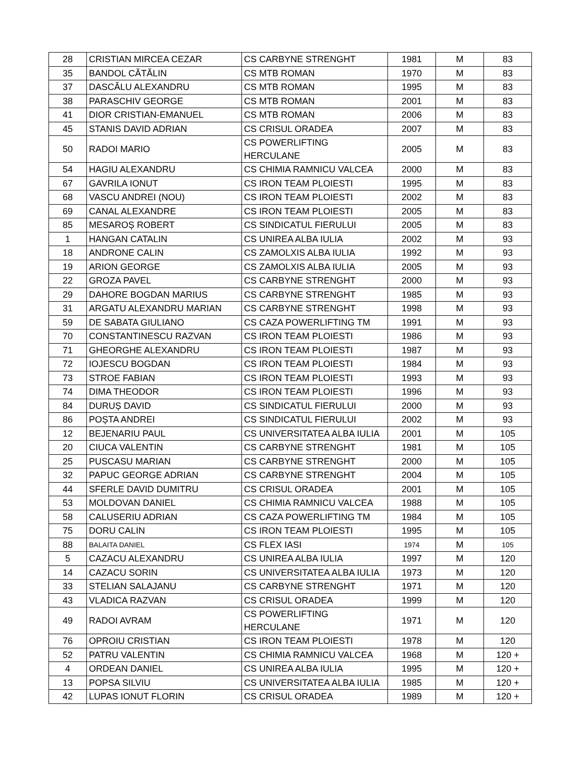| 28 | CRISTIAN MIRCEA CEZAR | CS CARBYNE STRENGHT | 1981 | M | 83 |
| 35 | BANDOL CĂTĂLIN | CS MTB ROMAN | 1970 | M | 83 |
| 37 | DASCĂLU ALEXANDRU | CS MTB ROMAN | 1995 | M | 83 |
| 38 | PARASCHIV GEORGE | CS MTB ROMAN | 2001 | M | 83 |
| 41 | DIOR CRISTIAN-EMANUEL | CS MTB ROMAN | 2006 | M | 83 |
| 45 | STANIS DAVID ADRIAN | CS CRISUL ORADEA | 2007 | M | 83 |
| 50 | RADOI MARIO | CS POWERLIFTING HERCULANE | 2005 | M | 83 |
| 54 | HAGIU ALEXANDRU | CS CHIMIA RAMNICU VALCEA | 2000 | M | 83 |
| 67 | GAVRILA IONUT | CS IRON TEAM PLOIESTI | 1995 | M | 83 |
| 68 | VASCU ANDREI (NOU) | CS IRON TEAM PLOIESTI | 2002 | M | 83 |
| 69 | CANAL ALEXANDRE | CS IRON TEAM PLOIESTI | 2005 | M | 83 |
| 85 | MESAROȘ ROBERT | CS SINDICATUL FIERULUI | 2005 | M | 83 |
| 1 | HANGAN CATALIN | CS UNIREA ALBA IULIA | 2002 | M | 93 |
| 18 | ANDRONE CALIN | CS ZAMOLXIS ALBA IULIA | 1992 | M | 93 |
| 19 | ARION GEORGE | CS ZAMOLXIS ALBA IULIA | 2005 | M | 93 |
| 22 | GROZA PAVEL | CS CARBYNE STRENGHT | 2000 | M | 93 |
| 29 | DAHORE BOGDAN MARIUS | CS CARBYNE STRENGHT | 1985 | M | 93 |
| 31 | ARGATU ALEXANDRU MARIAN | CS CARBYNE STRENGHT | 1998 | M | 93 |
| 59 | DE SABATA GIULIANO | CS CAZA POWERLIFTING TM | 1991 | M | 93 |
| 70 | CONSTANTINESCU RAZVAN | CS IRON TEAM PLOIESTI | 1986 | M | 93 |
| 71 | GHEORGHE ALEXANDRU | CS IRON TEAM PLOIESTI | 1987 | M | 93 |
| 72 | IOJESCU BOGDAN | CS IRON TEAM PLOIESTI | 1984 | M | 93 |
| 73 | STROE FABIAN | CS IRON TEAM PLOIESTI | 1993 | M | 93 |
| 74 | DIMA THEODOR | CS IRON TEAM PLOIESTI | 1996 | M | 93 |
| 84 | DURUȘ DAVID | CS SINDICATUL FIERULUI | 2000 | M | 93 |
| 86 | POȘTA ANDREI | CS SINDICATUL FIERULUI | 2002 | M | 93 |
| 12 | BEJENARIU PAUL | CS UNIVERSITATEA ALBA IULIA | 2001 | M | 105 |
| 20 | CIUCA VALENTIN | CS CARBYNE STRENGHT | 1981 | M | 105 |
| 25 | PUSCASU MARIAN | CS CARBYNE STRENGHT | 2000 | M | 105 |
| 32 | PAPUC GEORGE ADRIAN | CS CARBYNE STRENGHT | 2004 | M | 105 |
| 44 | SFERLE DAVID DUMITRU | CS CRISUL ORADEA | 2001 | M | 105 |
| 53 | MOLDOVAN DANIEL | CS CHIMIA RAMNICU VALCEA | 1988 | M | 105 |
| 58 | CALUSERIU ADRIAN | CS CAZA POWERLIFTING TM | 1984 | M | 105 |
| 75 | DORU CALIN | CS IRON TEAM PLOIESTI | 1995 | M | 105 |
| 88 | BALAITA DANIEL | CS FLEX IASI | 1974 | M | 105 |
| 5 | CAZACU ALEXANDRU | CS UNIREA ALBA IULIA | 1997 | M | 120 |
| 14 | CAZACU SORIN | CS UNIVERSITATEA ALBA IULIA | 1973 | M | 120 |
| 33 | STELIAN SALAJANU | CS CARBYNE STRENGHT | 1971 | M | 120 |
| 43 | VLADICA RAZVAN | CS CRISUL ORADEA | 1999 | M | 120 |
| 49 | RADOI AVRAM | CS POWERLIFTING HERCULANE | 1971 | M | 120 |
| 76 | OPROIU CRISTIAN | CS IRON TEAM PLOIESTI | 1978 | M | 120 |
| 52 | PATRU VALENTIN | CS CHIMIA RAMNICU VALCEA | 1968 | M | 120 + |
| 4 | ORDEAN DANIEL | CS UNIREA ALBA IULIA | 1995 | M | 120 + |
| 13 | POPSA SILVIU | CS UNIVERSITATEA ALBA IULIA | 1985 | M | 120 + |
| 42 | LUPAS IONUT FLORIN | CS CRISUL ORADEA | 1989 | M | 120 + |